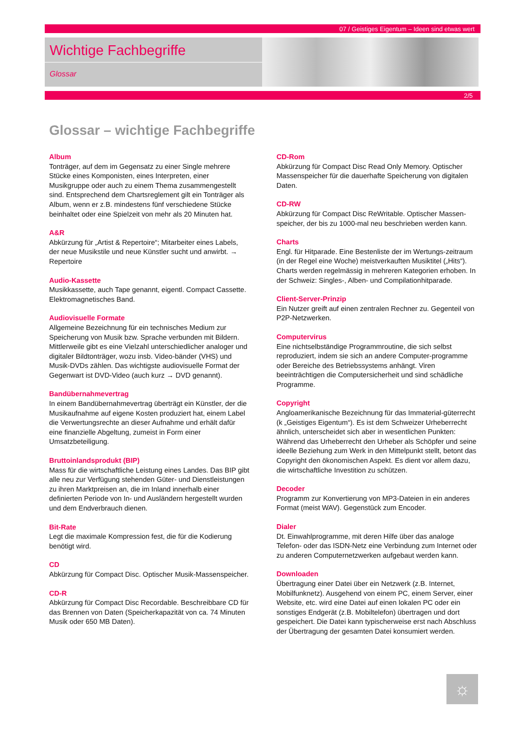07 / Geistiges Eigentum – Ideen sind etwas wert
Wichtige Fachbegriffe
Glossar
2/5
Glossar – wichtige Fachbegriffe
Album
Tonträger, auf dem im Gegensatz zu einer Single mehrere Stücke eines Komponisten, eines Interpreten, einer Musikgruppe oder auch zu einem Thema zusammengestellt sind. Entsprechend dem Chartsreglement gilt ein Tonträger als Album, wenn er z.B. mindestens fünf verschiedene Stücke beinhaltet oder eine Spielzeit von mehr als 20 Minuten hat.
A&R
Abkürzung für „Artist & Repertoire“; Mitarbeiter eines Labels, der neue Musikstile und neue Künstler sucht und anwirbt. → Repertoire
Audio-Kassette
Musikkassette, auch Tape genannt, eigentl. Compact Cassette. Elektromagnetisches Band.
Audiovisuelle Formate
Allgemeine Bezeichnung für ein technisches Medium zur Speicherung von Musik bzw. Sprache verbunden mit Bildern. Mittlerweile gibt es eine Vielzahl unterschiedlicher analoger und digitaler Bildtonträger, wozu insb. Video-bänder (VHS) und Musik-DVDs zählen. Das wichtigste audiovisuelle Format der Gegenwart ist DVD-Video (auch kurz → DVD genannt).
Bandübernahmevertrag
In einem Bandübernahmevertrag überträgt ein Künstler, der die Musikaufnahme auf eigene Kosten produziert hat, einem Label die Verwertungsrechte an dieser Aufnahme und erhält dafür eine finanzielle Abgeltung, zumeist in Form einer Umsatzbeteiligung.
Bruttoinlandsprodukt (BIP)
Mass für die wirtschaftliche Leistung eines Landes. Das BIP gibt alle neu zur Verfügung stehenden Güter- und Dienstleistungen zu ihren Marktpreisen an, die im Inland innerhalb einer definierten Periode von In- und Ausländern hergestellt wurden und dem Endverbrauch dienen.
Bit-Rate
Legt die maximale Kompression fest, die für die Kodierung benötigt wird.
CD
Abkürzung für Compact Disc. Optischer Musik-Massenspeicher.
CD-R
Abkürzung für Compact Disc Recordable. Beschreibbare CD für das Brennen von Daten (Speicherkapazität von ca. 74 Minuten Musik oder 650 MB Daten).
CD-Rom
Abkürzung für Compact Disc Read Only Memory. Optischer Massenspeicher für die dauerhafte Speicherung von digitalen Daten.
CD-RW
Abkürzung für Compact Disc ReWritable. Optischer Massen-speicher, der bis zu 1000-mal neu beschrieben werden kann.
Charts
Engl. für Hitparade. Eine Bestenliste der im Wertungs-zeitraum (in der Regel eine Woche) meistverkauften Musiktitel („Hits“). Charts werden regelmässig in mehreren Kategorien erhoben. In der Schweiz: Singles-, Alben- und Compilationhitparade.
Client-Server-Prinzip
Ein Nutzer greift auf einen zentralen Rechner zu. Gegenteil von P2P-Netzwerken.
Computervirus
Eine nichtselbständige Programmroutine, die sich selbst reproduziert, indem sie sich an andere Computer-programme oder Bereiche des Betriebssystems anhängt. Viren beeinträchtigen die Computersicherheit und sind schädliche Programme.
Copyright
Angloamerikanische Bezeichnung für das Immaterial-güterrecht (k „Geistiges Eigentum“). Es ist dem Schweizer Urheberrecht ähnlich, unterscheidet sich aber in wesentlichen Punkten: Während das Urheberrecht den Urheber als Schöpfer und seine ideelle Beziehung zum Werk in den Mittelpunkt stellt, betont das Copyright den ökonomischen Aspekt. Es dient vor allem dazu, die wirtschaftliche Investition zu schützen.
Decoder
Programm zur Konvertierung von MP3-Dateien in ein anderes Format (meist WAV). Gegenstück zum Encoder.
Dialer
Dt. Einwahlprogramme, mit deren Hilfe über das analoge Telefon- oder das ISDN-Netz eine Verbindung zum Internet oder zu anderen Computernetzwerken aufgebaut werden kann.
Downloaden
Übertragung einer Datei über ein Netzwerk (z.B. Internet, Mobilfunknetz). Ausgehend von einem PC, einem Server, einer Website, etc. wird eine Datei auf einen lokalen PC oder ein sonstiges Endgerät (z.B. Mobiltelefon) übertragen und dort gespeichert. Die Datei kann typischerweise erst nach Abschluss der Übertragung der gesamten Datei konsumiert werden.
☼